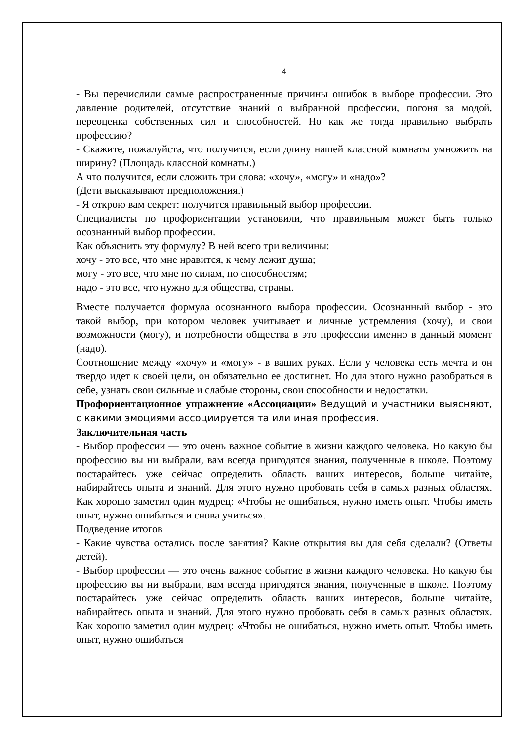4
- Вы перечислили самые распространенные причины ошибок в выборе профессии. Это давление родителей, отсутствие знаний о выбранной профессии, погоня за модой, переоценка собственных сил и способностей. Но как же тогда правильно выбрать профессию?
- Скажите, пожалуйста, что получится, если длину нашей классной комнаты умножить на ширину? (Площадь классной комнаты.)
А что получится, если сложить три слова: «хочу», «могу» и «надо»?
(Дети высказывают предположения.)
- Я открою вам секрет: получится правильный выбор профессии.
Специалисты по профориентации установили, что правильным может быть только осознанный выбор профессии.
Как объяснить эту формулу? В ней всего три величины:
хочу - это все, что мне нравится, к чему лежит душа;
могу - это все, что мне по силам, по способностям;
надо - это все, что нужно для общества, страны.
Вместе получается формула осознанного выбора профессии. Осознанный выбор - это такой выбор, при котором человек учитывает и личные устремления (хочу), и свои возможности (могу), и потребности общества в это профессии именно в данный момент (надо).
Соотношение между «хочу» и «могу» - в ваших руках. Если у человека есть мечта и он твердо идет к своей цели, он обязательно ее достигнет. Но для этого нужно разобраться в себе, узнать свои сильные и слабые стороны, свои способности и недостатки.
Профориентационное упражнение «Ассоциации» Ведущий и участники выясняют, с какими эмоциями ассоциируется та или иная профессия.
Заключительная часть
- Выбор профессии — это очень важное событие в жизни каждого человека. Но какую бы профессию вы ни выбрали, вам всегда пригодятся знания, полученные в школе. Поэтому постарайтесь уже сейчас определить область ваших интересов, больше читайте, набирайтесь опыта и знаний. Для этого нужно пробовать себя в самых разных областях. Как хорошо заметил один мудрец: «Чтобы не ошибаться, нужно иметь опыт. Чтобы иметь опыт, нужно ошибаться и снова учиться».
Подведение итогов
- Какие чувства остались после занятия? Какие открытия вы для себя сделали? (Ответы детей).
- Выбор профессии — это очень важное событие в жизни каждого человека. Но какую бы профессию вы ни выбрали, вам всегда пригодятся знания, полученные в школе. Поэтому постарайтесь уже сейчас определить область ваших интересов, больше читайте, набирайтесь опыта и знаний. Для этого нужно пробовать себя в самых разных областях. Как хорошо заметил один мудрец: «Чтобы не ошибаться, нужно иметь опыт. Чтобы иметь опыт, нужно ошибаться